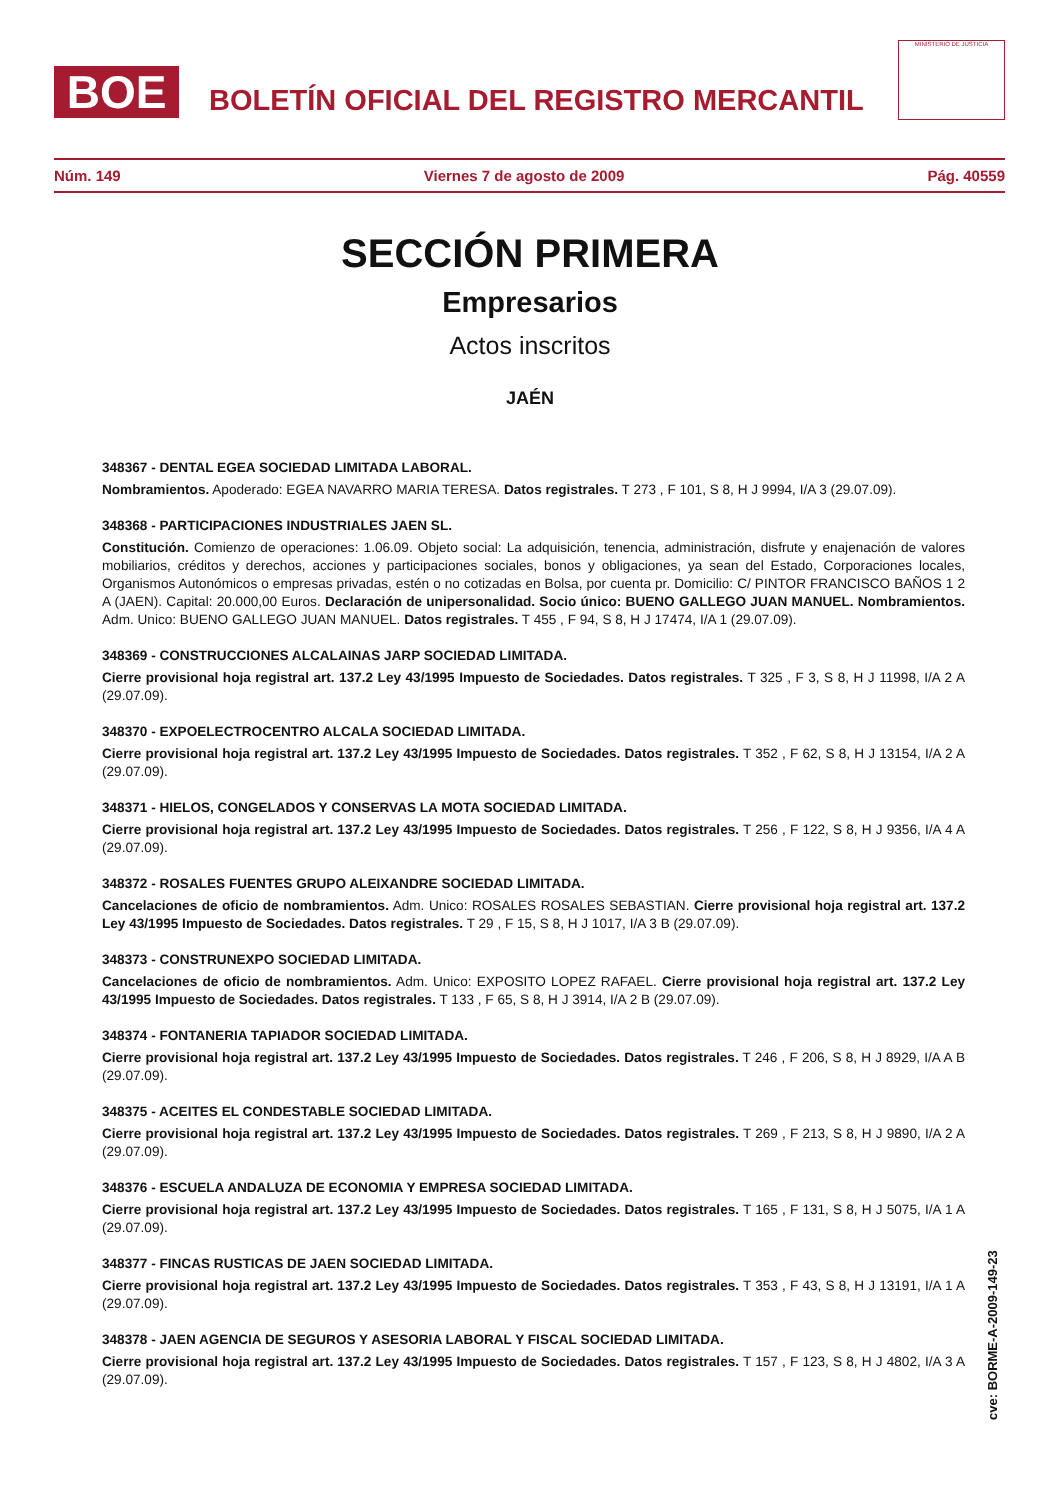BOE
BOLETÍN OFICIAL DEL REGISTRO MERCANTIL
MINISTERIO DE JUSTICIA
Núm. 149 Viernes 7 de agosto de 2009 Pág. 40559
SECCIÓN PRIMERA
Empresarios
Actos inscritos
JAÉN
348367 - DENTAL EGEA SOCIEDAD LIMITADA LABORAL.
Nombramientos. Apoderado: EGEA NAVARRO MARIA TERESA. Datos registrales. T 273 , F 101, S 8, H J 9994, I/A 3 (29.07.09).
348368 - PARTICIPACIONES INDUSTRIALES JAEN SL.
Constitución. Comienzo de operaciones: 1.06.09. Objeto social: La adquisición, tenencia, administración, disfrute y enajenación de valores mobiliarios, créditos y derechos, acciones y participaciones sociales, bonos y obligaciones, ya sean del Estado, Corporaciones locales, Organismos Autonómicos o empresas privadas, estén o no cotizadas en Bolsa, por cuenta pr. Domicilio: C/ PINTOR FRANCISCO BAÑOS 1 2 A (JAEN). Capital: 20.000,00 Euros. Declaración de unipersonalidad. Socio único: BUENO GALLEGO JUAN MANUEL. Nombramientos. Adm. Unico: BUENO GALLEGO JUAN MANUEL. Datos registrales. T 455 , F 94, S 8, H J 17474, I/A 1 (29.07.09).
348369 - CONSTRUCCIONES ALCALAINAS JARP SOCIEDAD LIMITADA.
Cierre provisional hoja registral art. 137.2 Ley 43/1995 Impuesto de Sociedades. Datos registrales. T 325 , F 3, S 8, H J 11998, I/A 2 A (29.07.09).
348370 - EXPOELECTROCENTRO ALCALA SOCIEDAD LIMITADA.
Cierre provisional hoja registral art. 137.2 Ley 43/1995 Impuesto de Sociedades. Datos registrales. T 352 , F 62, S 8, H J 13154, I/A 2 A (29.07.09).
348371 - HIELOS, CONGELADOS Y CONSERVAS LA MOTA SOCIEDAD LIMITADA.
Cierre provisional hoja registral art. 137.2 Ley 43/1995 Impuesto de Sociedades. Datos registrales. T 256 , F 122, S 8, H J 9356, I/A 4 A (29.07.09).
348372 - ROSALES FUENTES GRUPO ALEIXANDRE SOCIEDAD LIMITADA.
Cancelaciones de oficio de nombramientos. Adm. Unico: ROSALES ROSALES SEBASTIAN. Cierre provisional hoja registral art. 137.2 Ley 43/1995 Impuesto de Sociedades. Datos registrales. T 29 , F 15, S 8, H J 1017, I/A 3 B (29.07.09).
348373 - CONSTRUNEXPO SOCIEDAD LIMITADA.
Cancelaciones de oficio de nombramientos. Adm. Unico: EXPOSITO LOPEZ RAFAEL. Cierre provisional hoja registral art. 137.2 Ley 43/1995 Impuesto de Sociedades. Datos registrales. T 133 , F 65, S 8, H J 3914, I/A 2 B (29.07.09).
348374 - FONTANERIA TAPIADOR SOCIEDAD LIMITADA.
Cierre provisional hoja registral art. 137.2 Ley 43/1995 Impuesto de Sociedades. Datos registrales. T 246 , F 206, S 8, H J 8929, I/A A B (29.07.09).
348375 - ACEITES EL CONDESTABLE SOCIEDAD LIMITADA.
Cierre provisional hoja registral art. 137.2 Ley 43/1995 Impuesto de Sociedades. Datos registrales. T 269 , F 213, S 8, H J 9890, I/A 2 A (29.07.09).
348376 - ESCUELA ANDALUZA DE ECONOMIA Y EMPRESA SOCIEDAD LIMITADA.
Cierre provisional hoja registral art. 137.2 Ley 43/1995 Impuesto de Sociedades. Datos registrales. T 165 , F 131, S 8, H J 5075, I/A 1 A (29.07.09).
348377 - FINCAS RUSTICAS DE JAEN SOCIEDAD LIMITADA.
Cierre provisional hoja registral art. 137.2 Ley 43/1995 Impuesto de Sociedades. Datos registrales. T 353 , F 43, S 8, H J 13191, I/A 1 A (29.07.09).
348378 - JAEN AGENCIA DE SEGUROS Y ASESORIA LABORAL Y FISCAL SOCIEDAD LIMITADA.
Cierre provisional hoja registral art. 137.2 Ley 43/1995 Impuesto de Sociedades. Datos registrales. T 157 , F 123, S 8, H J 4802, I/A 3 A (29.07.09).
cve: BORME-A-2009-149-23